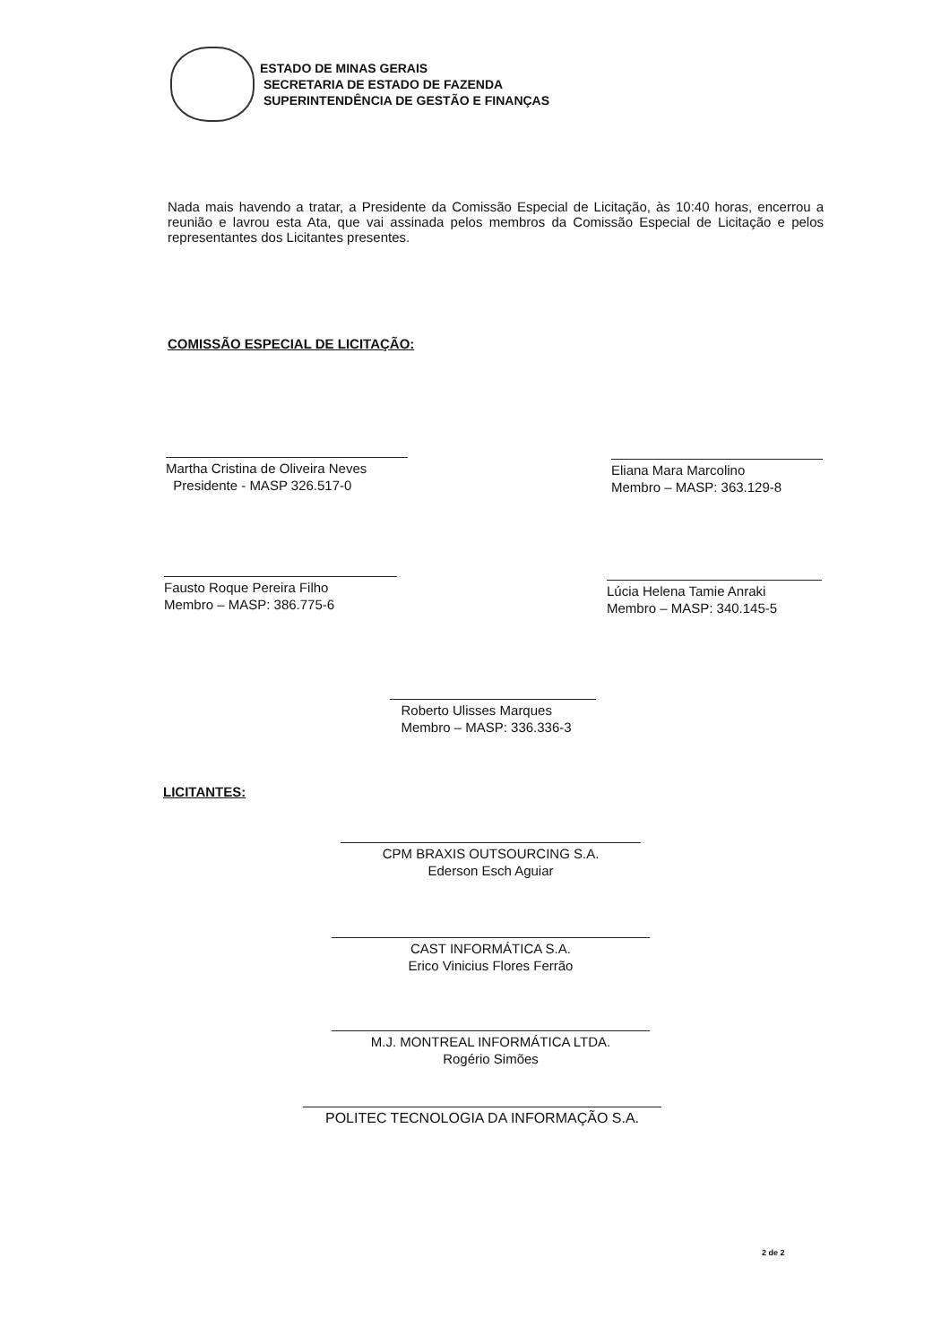ESTADO DE MINAS GERAIS
SECRETARIA DE ESTADO DE FAZENDA
SUPERINTENDÊNCIA DE GESTÃO E FINANÇAS
Nada mais havendo a tratar, a Presidente da Comissão Especial de Licitação, às 10:40 horas, encerrou a reunião e lavrou esta Ata, que vai assinada pelos membros da Comissão Especial de Licitação e pelos representantes dos Licitantes presentes.
COMISSÃO ESPECIAL DE LICITAÇÃO:
Martha Cristina de Oliveira Neves
Presidente - MASP 326.517-0
Eliana Mara Marcolino
Membro – MASP: 363.129-8
Fausto Roque Pereira Filho
Membro – MASP: 386.775-6
Lúcia Helena Tamie Anraki
Membro – MASP: 340.145-5
Roberto Ulisses Marques
Membro – MASP: 336.336-3
LICITANTES:
CPM BRAXIS OUTSOURCING S.A.
Ederson Esch Aguiar
CAST INFORMÁTICA S.A.
Erico Vinicius Flores Ferrão
M.J. MONTREAL INFORMÁTICA LTDA.
Rogério Simões
POLITEC TECNOLOGIA DA INFORMAÇÃO S.A.
2 de 2